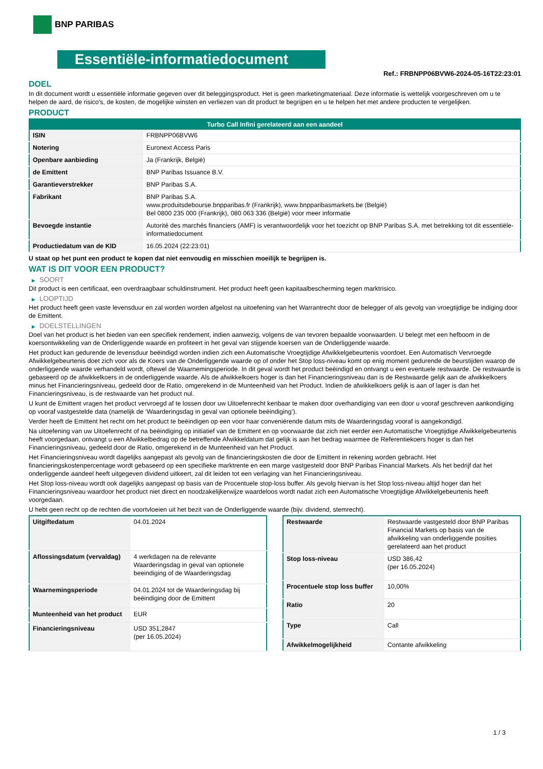BNP PARIBAS
Essentiële-informatiedocument
Ref.: FRBNPP06BVW6-2024-05-16T22:23:01
DOEL
In dit document wordt u essentiële informatie gegeven over dit beleggingsproduct. Het is geen marketingmateriaal. Deze informatie is wettelijk voorgeschreven om u te helpen de aard, de risico's, de kosten, de mogelijke winsten en verliezen van dit product te begrijpen en u te helpen het met andere producten te vergelijken.
PRODUCT
| Turbo Call Infini gerelateerd aan een aandeel | |
| --- | --- |
| ISIN | FRBNPP06BVW6 |
| Notering | Euronext Access Paris |
| Openbare aanbieding | Ja (Frankrijk, België) |
| de Emittent | BNP Paribas Issuance B.V. |
| Garantieverstrekker | BNP Paribas S.A. |
| Fabrikant | BNP Paribas S.A. www.produitsdebourse.bnpparibas.fr (Frankrijk), www.bnpparibasmarkets.be (België) Bel 0800 235 000 (Frankrijk), 080 063 336 (België) voor meer informatie |
| Bevoegde instantie | Autorité des marchés financiers (AMF) is verantwoordelijk voor het toezicht op BNP Paribas S.A. met betrekking tot dit essentiële-informatiedocument |
| Productiedatum van de KID | 16.05.2024 (22:23:01) |
U staat op het punt een product te kopen dat niet eenvoudig en misschien moeilijk te begrijpen is.
WAT IS DIT VOOR EEN PRODUCT?
▶ SOORT
Dit product is een certificaat, een overdraagbaar schuldinstrument. Het product heeft geen kapitaalbescherming tegen marktrisico.
▶ LOOPTIJD
Het product heeft geen vaste levensduur en zal worden worden afgelost na uitoefening van het Warrantrecht door de belegger of als gevolg van vroegtijdige be indiging door de Emittent.
▶ DOELSTELLINGEN
Doel van het product is het bieden van een specifiek rendement, indien aanwezig, volgens de van tevoren bepaalde voorwaarden. U belegt met een hefboom in de koersontwikkeling van de Onderliggende waarde en profiteert in het geval van stijgende koersen van de Onderliggende waarde.
Het product kan gedurende de levensduur beëindigd worden indien zich een Automatische Vroegtijdige Afwikkelgebeurtenis voordoet. Een Automatisch Vervroegde Afwikkelgebeurtenis doet zich voor als de Koers van de Onderliggende waarde op of onder het Stop loss-niveau komt op enig moment gedurende de beurstijden waarop de onderliggende waarde verhandeld wordt, oftewel de Waarnemingsperiode. In dit geval wordt het product beëindigd en ontvangt u een eventuele restwaarde. De restwaarde is gebaseerd op de afwikkelkoers in de onderliggende waarde. Als de afwikkelkoers hoger is dan het Financieringsniveau dan is de Restwaarde gelijk aan de afwikkelkoers minus het Financieringsniveau, gedeeld door de Ratio, omgerekend in de Munteenheid van het Product. Indien de afwikkelkoers gelijk is aan of lager is dan het Financieringsniveau, is de restwaarde van het product nul.
U kunt de Emittent vragen het product vervroegd af te lossen door uw Uitoefenrecht kenbaar te maken door overhandiging van een door u vooraf geschreven aankondiging op vooraf vastgestelde data (namelijk de ‘Waarderingsdag in geval van optionele beëindiging’).
Verder heeft de Emittent het recht om het product te beëindigen op een voor haar conveniërende datum mits de Waarderingsdag vooraf is aangekondigd.
Na uitoefening van uw Uitoefenrecht of na beëindiging op initiatief van de Emittent en op voorwaarde dat zich niet eerder een Automatische Vroegtijdige Afwikkelgebeurtenis heeft voorgedaan, ontvangt u een Afwikkelbedrag op de betreffende Afwikkeldatum dat gelijk is aan het bedrag waarmee de Referentiekoers hoger is dan het Financieringsniveau, gedeeld door de Ratio, omgerekend in de Munteenheid van het Product.
Het Financieringsniveau wordt dagelijks aangepast als gevolg van de financieringskosten die door de Emittent in rekening worden gebracht. Het financieringskostenpercentage wordt gebaseerd op een specifieke marktrente en een marge vastgesteld door BNP Paribas Financial Markets. Als het bedrijf dat het onderliggende aandeel heeft uitgegeven dividend uitkeert, zal dit leiden tot een verlaging van het Financieringsniveau.
Het Stop loss-niveau wordt ook dagelijks aangepast op basis van de Procentuele stop-loss buffer. Als gevolg hiervan is het Stop loss-niveau altijd hoger dan het Financieringsniveau waardoor het product niet direct en noodzakelijkerwijze waardeloos wordt nadat zich een Automatische Vroegtijdige Afwikkelgebeurtenis heeft voorgedaan.
U hebt geen recht op de rechten die voortvloeien uit het bezit van de Onderliggende waarde (bijv. dividend, stemrecht).
| Uitgiftedatum | 04.01.2024 |
| Aflossingsdatum (vervaldag) | 4 werkdagen na de relevante Waarderingsdag in geval van optionele beeindiging of de Waarderingsdag |
| Waarnemingsperiode | 04.01.2024 tot de Waarderingsdag bij beëindiging door de Emittent |
| Munteenheid van het product | EUR |
| Financieringsniveau | USD 351,2847 (per 16.05.2024) |
| Restwaarde | Restwaarde vastgesteld door BNP Paribas Financial Markets op basis van de afwikkeling van onderliggende posities gerelateerd aan het product |
| Stop loss-niveau | USD 386,42 (per 16.05.2024) |
| Procentuele stop loss buffer | 10,00% |
| Ratio | 20 |
| Type | Call |
| Afwikkelmogelijkheid | Contante afwikkeling |
1 / 3